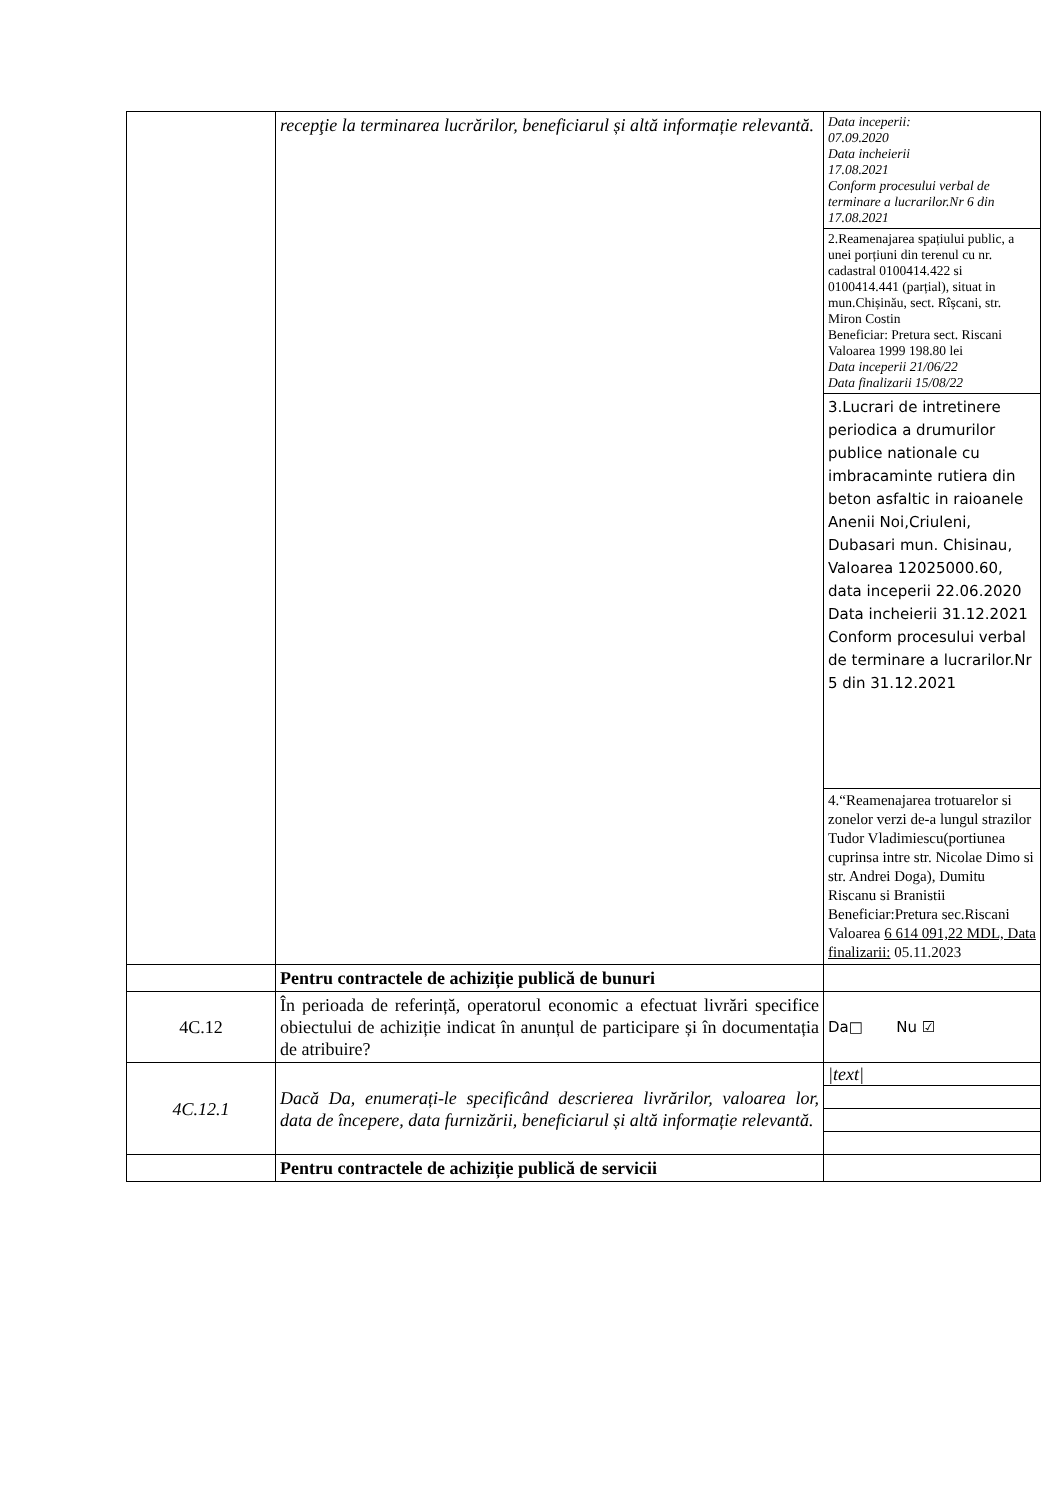| | recepţie la terminarea lucrărilor, beneficiarul și altă informație relevantă. | Data inceperii: 07.09.2020 Data incheierii 17.08.2021 Conform procesului verbal de terminare a lucrarilor.Nr 6 din 17.08.2021 |
| | | 2.Reamenajarea spațiului public, a unei porțiuni din terenul cu nr. cadastral 0100414.422 si 0100414.441 (parțial), situat in mun.Chișinău, sect. Rîșcani, str. Miron Costin Beneficiar: Pretura sect. Riscani Valoarea 1999 198.80 lei Data inceperii 21/06/22 Data finalizarii 15/08/22 |
| | | 3.Lucrari de intretinere periodica a drumurilor publice nationale cu imbracaminte rutiera din beton asfaltic in raioanele Anenii Noi,Criuleni, Dubasari mun. Chisinau, Valoarea 12025000.60, data inceperii 22.06.2020 Data incheierii 31.12.2021 Conform procesului verbal de terminare a lucrarilor.Nr 5 din 31.12.2021 |
| | | 4.“Reamenajarea trotuarelor si zonelor verzi de-a lungul strazilor Tudor Vladimiescu(portiunea cuprinsa intre str. Nicolae Dimo si str. Andrei Doga), Dumitu Riscanu si Branistii Beneficiar:Pretura sec.Riscani Valoarea 6 614 091,22 MDL, Data finalizarii: 05.11.2023 |
| | Pentru contractele de achiziție publică de bunuri | |
| 4C.12 | În perioada de referință, operatorul economic a efectuat livrări specifice obiectului de achiziție indicat în anunțul de participare și în documentația de atribuire? | Da□ Nu ☑ |
| 4C.12.1 | Dacă Da, enumerați-le specificând descrierea livrărilor, valoarea lor, data de începere, data furnizării, beneficiarul și altă informație relevantă. | / /text/ / |
| | Pentru contractele de achiziție publică de servicii | |